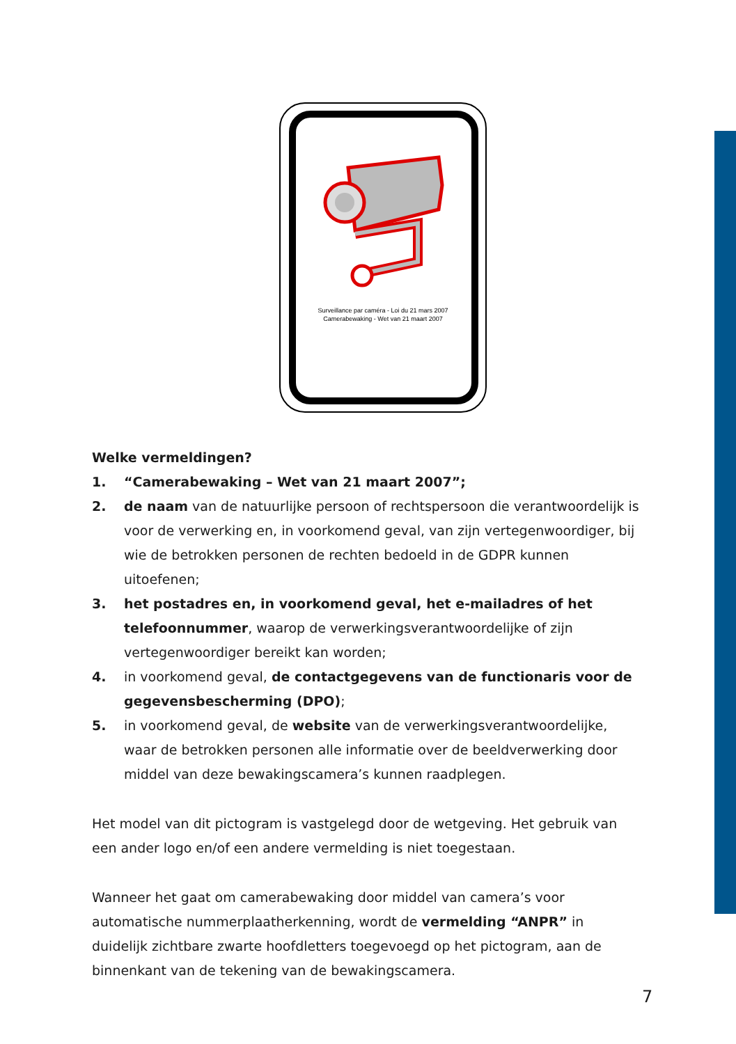Surveillance par caméra - Loi du 21 mars 2007
Camerabewaking - Wet van 21 maart 2007
Welke vermeldingen?
1. “Camerabewaking – Wet van 21 maart 2007”;
2. de naam van de natuurlijke persoon of rechtspersoon die verantwoordelijk is voor de verwerking en, in voorkomend geval, van zijn vertegenwoordiger, bij wie de betrokken personen de rechten bedoeld in de GDPR kunnen uitoefenen;
3. het postadres en, in voorkomend geval, het e-mailadres of het telefoonnummer, waarop de verwerkingsverantwoordelijke of zijn vertegenwoordiger bereikt kan worden;
4. in voorkomend geval, de contactgegevens van de functionaris voor de gegevensbescherming (DPO);
5. in voorkomend geval, de website van de verwerkingsverantwoordelijke, waar de betrokken personen alle informatie over de beeldverwerking door middel van deze bewakingscamera’s kunnen raadplegen.
Het model van dit pictogram is vastgelegd door de wetgeving. Het gebruik van een ander logo en/of een andere vermelding is niet toegestaan.
Wanneer het gaat om camerabewaking door middel van camera’s voor automatische nummerplaatherkenning, wordt de vermelding “ANPR” in duidelijk zichtbare zwarte hoofdletters toegevoegd op het pictogram, aan de binnenkant van de tekening van de bewakingscamera.
7